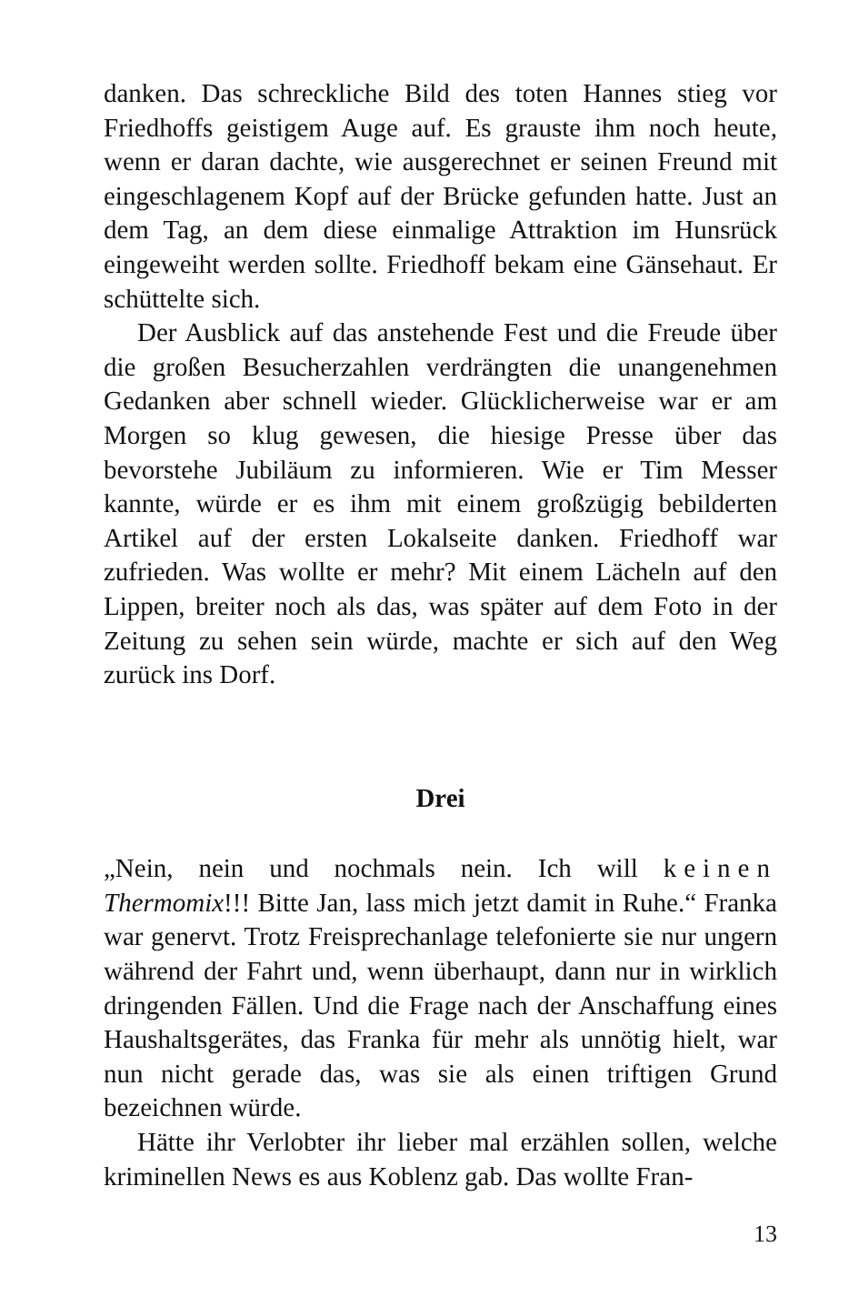danken. Das schreckliche Bild des toten Hannes stieg vor Friedhoffs geistigem Auge auf. Es grauste ihm noch heute, wenn er daran dachte, wie ausgerechnet er seinen Freund mit eingeschlagenem Kopf auf der Brücke gefunden hatte. Just an dem Tag, an dem diese einmalige Attraktion im Hunsrück eingeweiht werden sollte. Friedhoff bekam eine Gänsehaut. Er schüttelte sich.
Der Ausblick auf das anstehende Fest und die Freude über die großen Besucherzahlen verdrängten die unangenehmen Gedanken aber schnell wieder. Glücklicherweise war er am Morgen so klug gewesen, die hiesige Presse über das bevorstehe Jubiläum zu informieren. Wie er Tim Messer kannte, würde er es ihm mit einem großzügig bebilderten Artikel auf der ersten Lokalseite danken. Friedhoff war zufrieden. Was wollte er mehr? Mit einem Lächeln auf den Lippen, breiter noch als das, was später auf dem Foto in der Zeitung zu sehen sein würde, machte er sich auf den Weg zurück ins Dorf.
Drei
„Nein, nein und nochmals nein. Ich will keinen Thermomix!!! Bitte Jan, lass mich jetzt damit in Ruhe.“ Franka war genervt. Trotz Freisprechanlage telefonierte sie nur ungern während der Fahrt und, wenn überhaupt, dann nur in wirklich dringenden Fällen. Und die Frage nach der Anschaffung eines Haushaltsgerätes, das Franka für mehr als unnötig hielt, war nun nicht gerade das, was sie als einen triftigen Grund bezeichnen würde.
Hätte ihr Verlobter ihr lieber mal erzählen sollen, welche kriminellen News es aus Koblenz gab. Das wollte Fran-
13